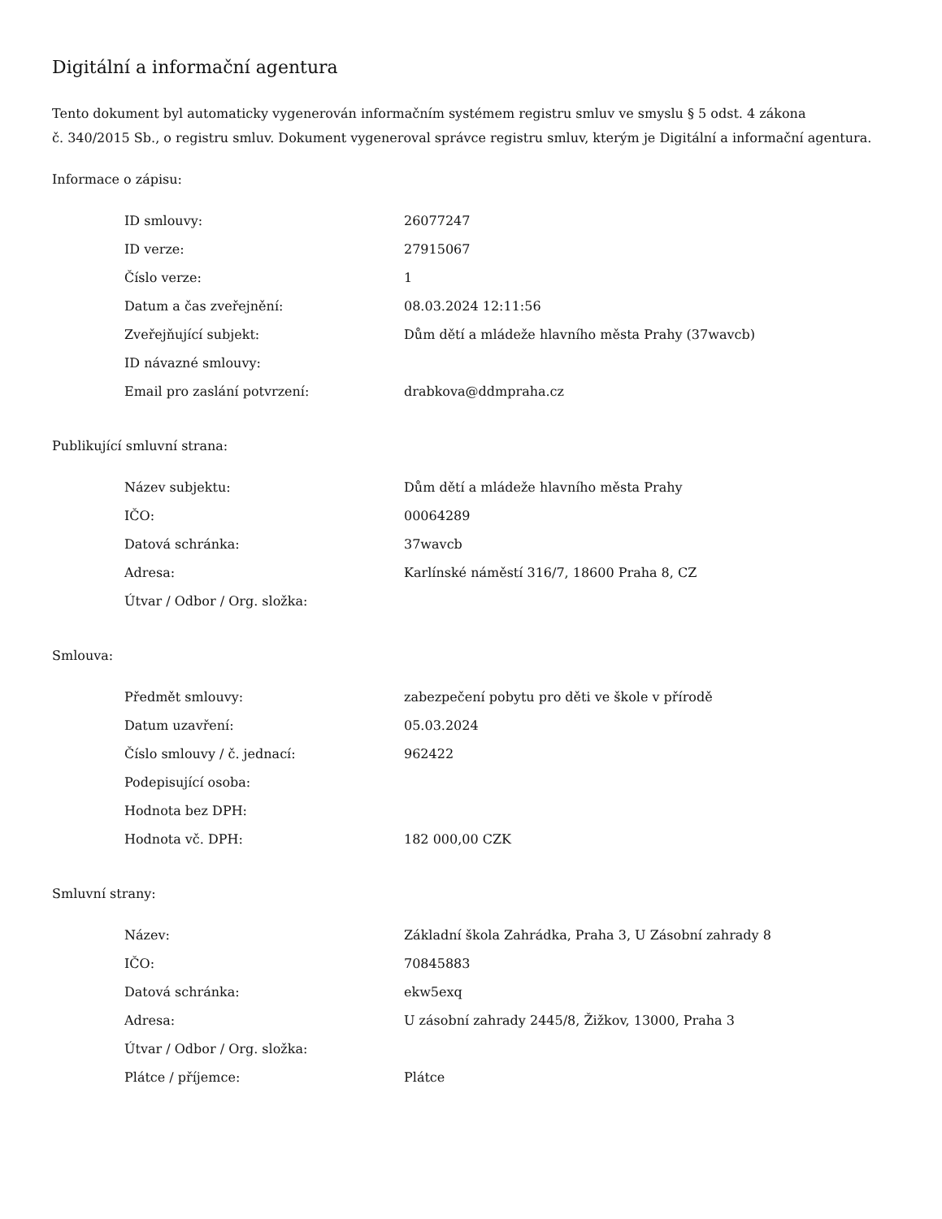Digitální a informační agentura
Tento dokument byl automaticky vygenerován informačním systémem registru smluv ve smyslu § 5 odst. 4 zákona
č. 340/2015 Sb., o registru smluv. Dokument vygeneroval správce registru smluv, kterým je Digitální a informační agentura.
Informace o zápisu:
| ID smlouvy: | 26077247 |
| ID verze: | 27915067 |
| Číslo verze: | 1 |
| Datum a čas zveřejnění: | 08.03.2024 12:11:56 |
| Zveřejňující subjekt: | Dům dětí a mládeže hlavního města Prahy (37wavcb) |
| ID návazné smlouvy: | |
| Email pro zaslání potvrzení: | drabkova@ddmpraha.cz |
Publikující smluvní strana:
| Název subjektu: | Dům dětí a mládeže hlavního města Prahy |
| IČO: | 00064289 |
| Datová schránka: | 37wavcb |
| Adresa: | Karlínské náměstí 316/7, 18600 Praha 8, CZ |
| Útvar / Odbor / Org. složka: | |
Smlouva:
| Předmět smlouvy: | zabezpečení pobytu pro děti ve škole v přírodě |
| Datum uzavření: | 05.03.2024 |
| Číslo smlouvy / č. jednací: | 962422 |
| Podepisující osoba: | |
| Hodnota bez DPH: | |
| Hodnota vč. DPH: | 182 000,00 CZK |
Smluvní strany:
| Název: | Základní škola Zahrádka, Praha 3, U Zásobní zahrady 8 |
| IČO: | 70845883 |
| Datová schránka: | ekw5exq |
| Adresa: | U zásobní zahrady 2445/8, Žižkov, 13000, Praha 3 |
| Útvar / Odbor / Org. složka: | |
| Plátce / příjemce: | Plátce |